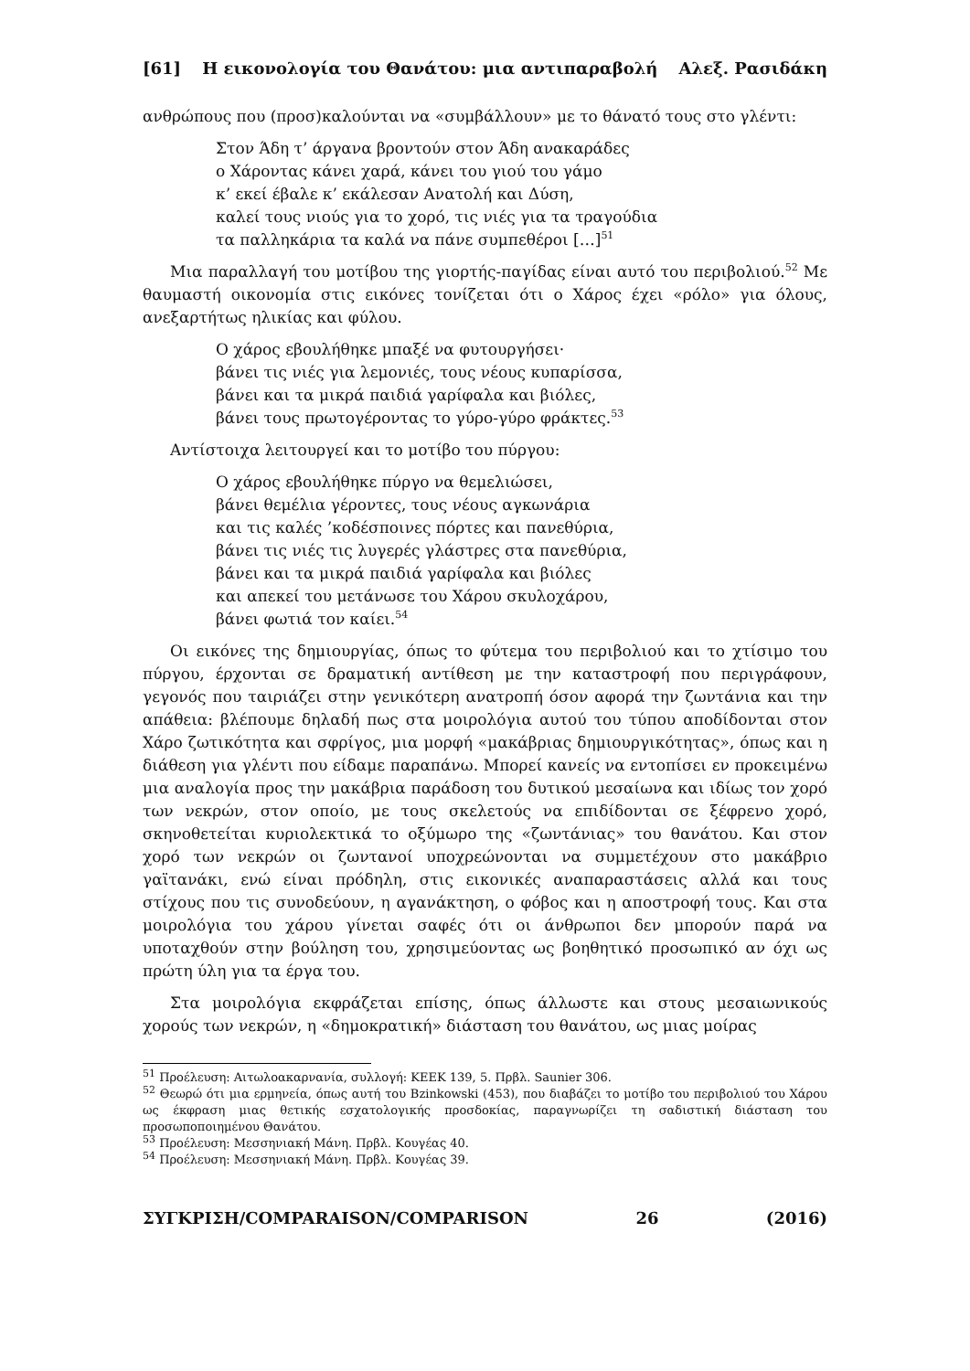[61] Η εικονολογία του Θανάτου: μια αντιπαραβολή Αλεξ. Ρασιδάκη
ανθρώπους που (προσ)καλούνται να «συμβάλλουν» με το θάνατό τους στο γλέντι:
Στον Άδη τ’ άργανα βροντούν στον Άδη ανακαράδες
ο Χάροντας κάνει χαρά, κάνει του γιού του γάμο
κ’ εκεί έβαλε κ’ εκάλεσαν Ανατολή και Δύση,
καλεί τους νιούς για το χορό, τις νιές για τα τραγούδια
τα παλληκάρια τα καλά να πάνε συμπεθέροι […]<sup>51</sup>
Μια παραλλαγή του μοτίβου της γιορτής-παγίδας είναι αυτό του περιβολιού.<sup>52</sup> Με θαυμαστή οικονομία στις εικόνες τονίζεται ότι ο Χάρος έχει «ρόλο» για όλους, ανεξαρτήτως ηλικίας και φύλου.
Ο χάρος εβουλήθηκε μπαξέ να φυτουργήσει·
βάνει τις νιές για λεμονιές, τους νέους κυπαρίσσα,
βάνει και τα μικρά παιδιά γαρίφαλα και βιόλες,
βάνει τους πρωτογέροντας το γύρο-γύρο φράκτες.<sup>53</sup>
Αντίστοιχα λειτουργεί και το μοτίβο του πύργου:
Ο χάρος εβουλήθηκε πύργο να θεμελιώσει,
βάνει θεμέλια γέροντες, τους νέους αγκωνάρια
και τις καλές ’κοδέσποινες πόρτες και πανεθύρια,
βάνει τις νιές τις λυγερές γλάστρες στα πανεθύρια,
βάνει και τα μικρά παιδιά γαρίφαλα και βιόλες
και απεκεί του μετάνωσε του Χάρου σκυλοχάρου,
βάνει φωτιά τον καίει.<sup>54</sup>
Οι εικόνες της δημιουργίας, όπως το φύτεμα του περιβολιού και το χτίσιμο του πύργου, έρχονται σε δραματική αντίθεση με την καταστροφή που περιγράφουν, γεγονός που ταιριάζει στην γενικότερη ανατροπή όσον αφορά την ζωντάνια και την απάθεια: βλέπουμε δηλαδή πως στα μοιρολόγια αυτού του τύπου αποδίδονται στον Χάρο ζωτικότητα και σφρίγος, μια μορφή «μακάβριας δημιουργικότητας», όπως και η διάθεση για γλέντι που είδαμε παραπάνω. Μπορεί κανείς να εντοπίσει εν προκειμένω μια αναλογία προς την μακάβρια παράδοση του δυτικού μεσαίωνα και ιδίως τον χορό των νεκρών, στον οποίο, με τους σκελετούς να επιδίδονται σε ξέφρενο χορό, σκηνοθετείται κυριολεκτικά το οξύμωρο της «ζωντάνιας» του θανάτου. Και στον χορό των νεκρών οι ζωντανοί υποχρεώνονται να συμμετέχουν στο μακάβριο γαϊτανάκι, ενώ είναι πρόδηλη, στις εικονικές αναπαραστάσεις αλλά και τους στίχους που τις συνοδεύουν, η αγανάκτηση, ο φόβος και η αποστροφή τους. Και στα μοιρολόγια του χάρου γίνεται σαφές ότι οι άνθρωποι δεν μπορούν παρά να υποταχθούν στην βούληση του, χρησιμεύοντας ως βοηθητικό προσωπικό αν όχι ως πρώτη ύλη για τα έργα του.
Στα μοιρολόγια εκφράζεται επίσης, όπως άλλωστε και στους μεσαιωνικούς χορούς των νεκρών, η «δημοκρατική» διάσταση του θανάτου, ως μιας μοίρας
<sup>51</sup> Προέλευση: Αιτωλοακαρνανία, συλλογή: ΚΕΕΚ 139, 5. Πρβλ. Saunier 306.
<sup>52</sup> Θεωρώ ότι μια ερμηνεία, όπως αυτή του Bzinkowski (453), που διαβάζει το μοτίβο του περιβολιού του Χάρου ως έκφραση μιας θετικής εσχατολογικής προσδοκίας, παραγνωρίζει τη σαδιστική διάσταση του προσωποποιημένου Θανάτου.
<sup>53</sup> Προέλευση: Μεσσηνιακή Μάνη. Πρβλ. Κουγέας 40.
<sup>54</sup> Προέλευση: Μεσσηνιακή Μάνη. Πρβλ. Κουγέας 39.
ΣΥΓΚΡΙΣΗ/COMPARAISON/COMPARISON 26 (2016)